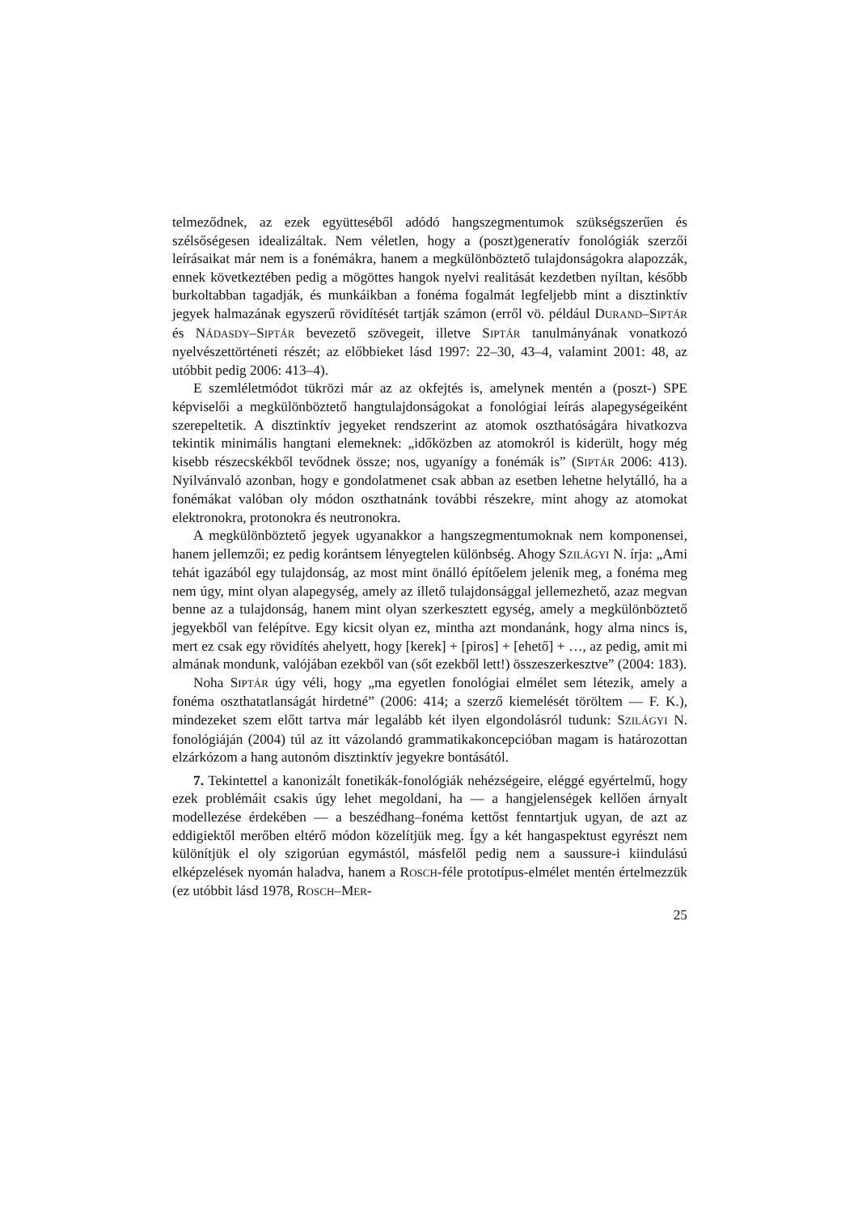telmeződnek, az ezek együtteséből adódó hangszegmentumok szükségszerűen és szélsőségesen idealizáltak. Nem véletlen, hogy a (poszt)generatív fonológiák szerzői leírásaikat már nem is a fonémákra, hanem a megkülönböztető tulajdonságokra alapozzák, ennek következtében pedig a mögöttes hangok nyelvi realitását kezdetben nyíltan, később burkoltabban tagadják, és munkáikban a fonéma fogalmát legfeljebb mint a disztinktív jegyek halmazának egyszerű rövidítését tartják számon (erről vö. például DURAND–SIPTÁR és NÁDASDY–SIPTÁR bevezető szövegeit, illetve SIPTÁR tanulmányának vonatkozó nyelvészettörténeti részét; az előbbieket lásd 1997: 22–30, 43–4, valamint 2001: 48, az utóbbit pedig 2006: 413–4).
E szemléletmódot tükrözi már az az okfejtés is, amelynek mentén a (poszt-) SPE képviselői a megkülönböztető hangtulajdonságokat a fonológiai leírás alapegységeiként szerepeltetik. A disztinktív jegyeket rendszerint az atomok oszthatóságára hivatkozva tekintik minimális hangtani elemeknek: „időközben az atomokról is kiderült, hogy még kisebb részecskékből tevődnek össze; nos, ugyanígy a fonémák is” (SIPTÁR 2006: 413). Nyilvánvaló azonban, hogy e gondolatmenet csak abban az esetben lehetne helytálló, ha a fonémákat valóban oly módon oszthatnánk további részekre, mint ahogy az atomokat elektronokra, protonokra és neutronokra.
A megkülönböztető jegyek ugyanakkor a hangszegmentumoknak nem komponensei, hanem jellemzői; ez pedig korántsem lényegtelen különbség. Ahogy SZILÁGYI N. írja: „Ami tehát igazából egy tulajdonság, az most mint önálló építőelem jelenik meg, a fonéma meg nem úgy, mint olyan alapegység, amely az illető tulajdonsággal jellemezhető, azaz megvan benne az a tulajdonság, hanem mint olyan szerkesztett egység, amely a megkülönböztető jegyekből van felépítve. Egy kicsit olyan ez, mintha azt mondanánk, hogy alma nincs is, mert ez csak egy rövidítés ahelyett, hogy [kerek] + [piros] + [ehető] + …, az pedig, amit mi almának mondunk, valójában ezekből van (sőt ezekből lett!) összeszerkesztve” (2004: 183).
Noha SIPTÁR úgy véli, hogy „ma egyetlen fonológiai elmélet sem létezik, amely a fonéma oszthatatlanságát hirdetné” (2006: 414; a szerző kiemelését töröltem — F. K.), mindezeket szem előtt tartva már legalább két ilyen elgondolásról tudunk: SZILÁGYI N. fonológiáján (2004) túl az itt vázolandó grammatikakoncepcióban magam is határozottan elzárkózom a hang autonóm disztinktív jegyekre bontásától.
7. Tekintettel a kanonizált fonetikák-fonológiák nehézségeire, eléggé egyértelmű, hogy ezek problémáit csakis úgy lehet megoldani, ha — a hangjelenségek kellően árnyalt modellezése érdekében — a beszédhang–fonéma kettőst fenntartjuk ugyan, de azt az eddigiektől merőben eltérő módon közelítjük meg. Így a két hangaspektust egyrészt nem különítjük el oly szigorúan egymástól, másfelől pedig nem a saussure-i kiindulású elképzelések nyomán haladva, hanem a ROSCH-féle prototípus-elmélet mentén értelmezzük (ez utóbbit lásd 1978, ROSCH–MER-
25